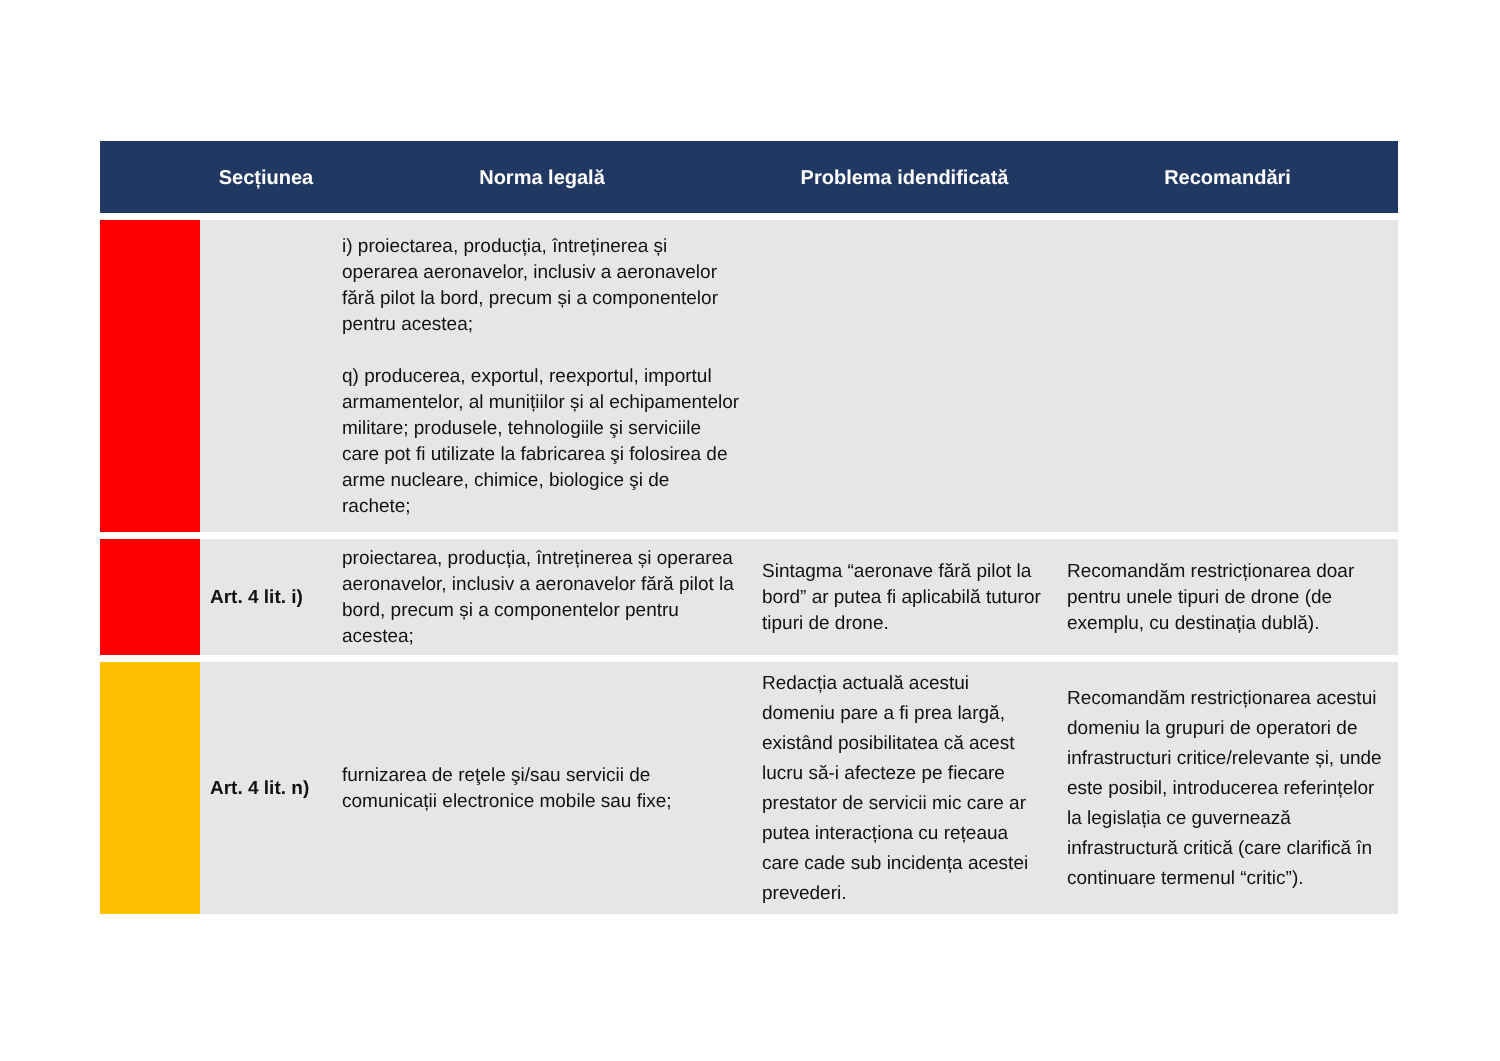| | Secțiunea | Norma legală | Problema idendificată | Recomandări |
| --- | --- | --- | --- | --- |
| | | i) proiectarea, producția, întreținerea și operarea aeronavelor, inclusiv a aeronavelor fără pilot la bord, precum și a componentelor pentru acestea; q) producerea, exportul, reexportul, importul armamentelor, al munițiilor și al echipamentelor militare; produsele, tehnologiile şi serviciile care pot fi utilizate la fabricarea şi folosirea de arme nucleare, chimice, biologice şi de rachete; | | |
| | Art. 4 lit. i) | proiectarea, producția, întreținerea și operarea aeronavelor, inclusiv a aeronavelor fără pilot la bord, precum și a componentelor pentru acestea; | Sintagma “aeronave fără pilot la bord” ar putea fi aplicabilă tuturor tipuri de drone. | Recomandăm restricționarea doar pentru unele tipuri de drone (de exemplu, cu destinația dublă). |
| | Art. 4 lit. n) | furnizarea de reţele şi/sau servicii de comunicații electronice mobile sau fixe; | Redacția actuală acestui domeniu pare a fi prea largă, existând posibilitatea că acest lucru să-i afecteze pe fiecare prestator de servicii mic care ar putea interacționa cu rețeaua care cade sub incidența acestei prevederi. | Recomandăm restricționarea acestui domeniu la grupuri de operatori de infrastructuri critice/relevante și, unde este posibil, introducerea referințelor la legislația ce guvernează infrastructură critică (care clarifică în continuare termenul “critic”). |